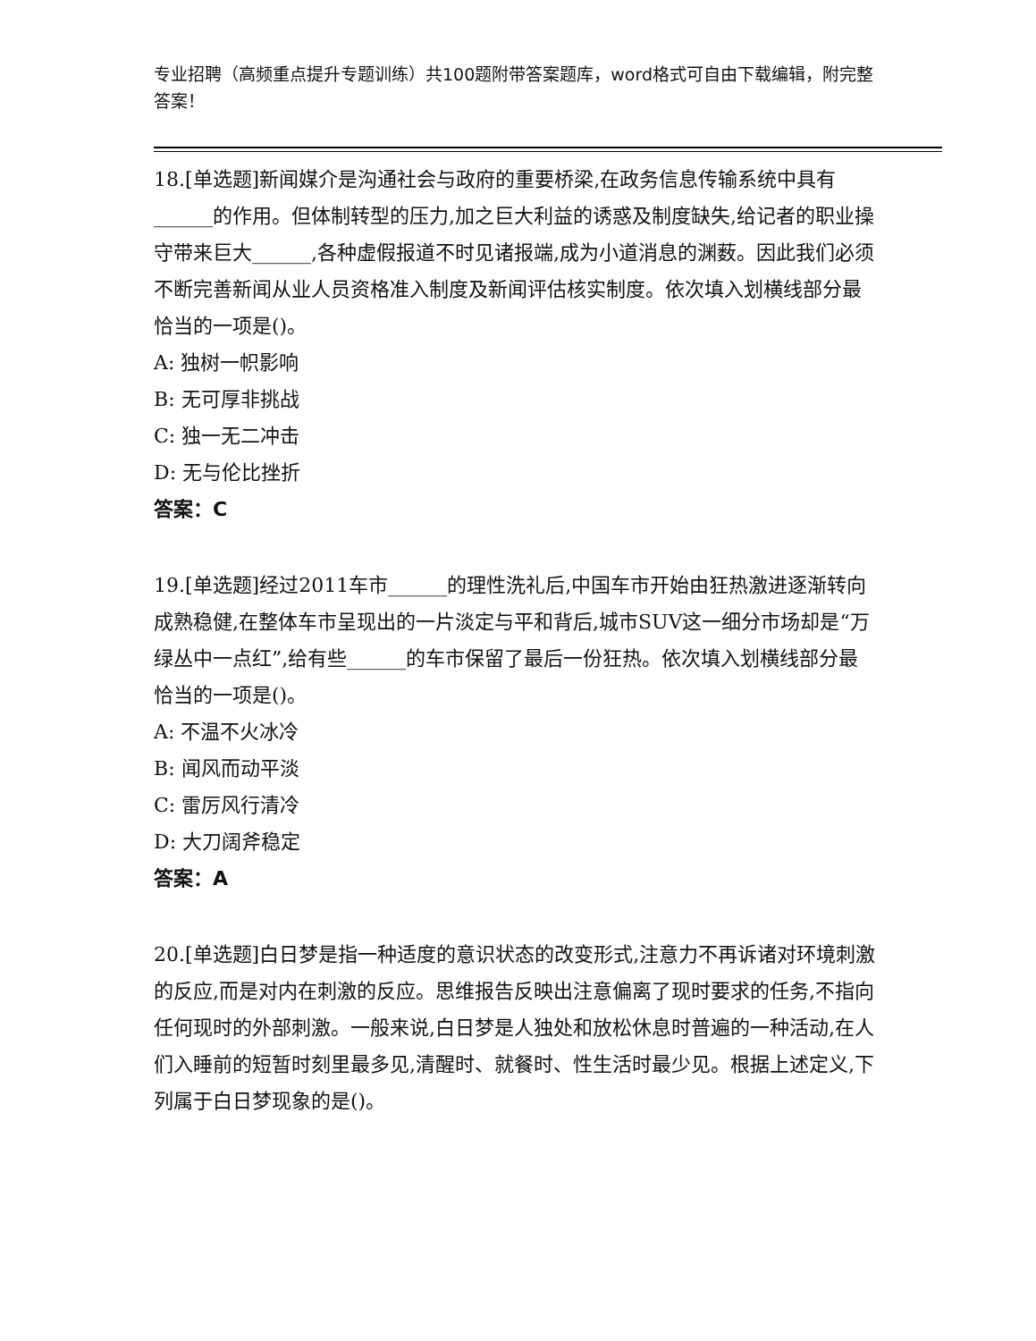专业招聘（高频重点提升专题训练）共100题附带答案题库，word格式可自由下载编辑，附完整答案！
18.[单选题]新闻媒介是沟通社会与政府的重要桥梁,在政务信息传输系统中具有______的作用。但体制转型的压力,加之巨大利益的诱惑及制度缺失,给记者的职业操守带来巨大______,各种虚假报道不时见诸报端,成为小道消息的渊薮。因此我们必须不断完善新闻从业人员资格准入制度及新闻评估核实制度。依次填入划横线部分最恰当的一项是()。
A: 独树一帜影响
B: 无可厚非挑战
C: 独一无二冲击
D: 无与伦比挫折
答案：C
19.[单选题]经过2011车市______的理性洗礼后,中国车市开始由狂热激进逐渐转向成熟稳健,在整体车市呈现出的一片淡定与平和背后,城市SUV这一细分市场却是“万绿丛中一点红”,给有些______的车市保留了最后一份狂热。依次填入划横线部分最恰当的一项是()。
A: 不温不火冰冷
B: 闻风而动平淡
C: 雷厉风行清冷
D: 大刀阔斧稳定
答案：A
20.[单选题]白日梦是指一种适度的意识状态的改变形式,注意力不再诉诸对环境刺激的反应,而是对内在刺激的反应。思维报告反映出注意偏离了现时要求的任务,不指向任何现时的外部刺激。一般来说,白日梦是人独处和放松休息时普遍的一种活动,在人们入睡前的短暂时刻里最多见,清醒时、就餐时、性生活时最少见。根据上述定义,下列属于白日梦现象的是()。